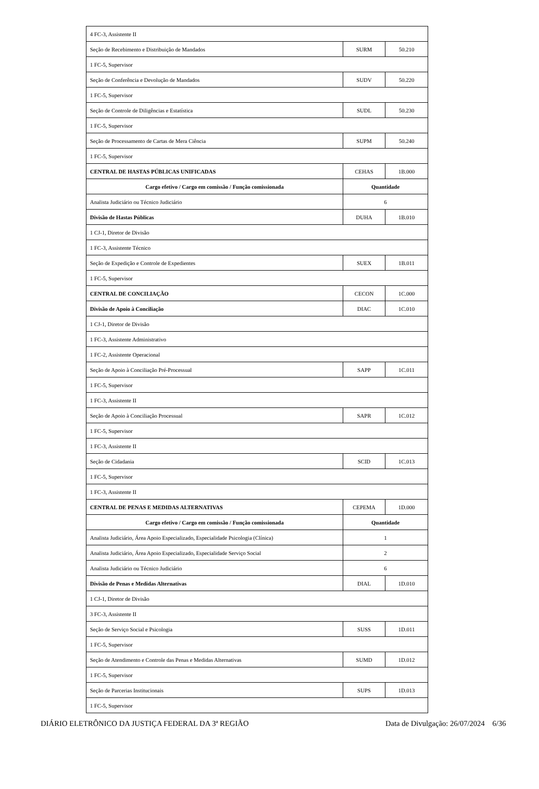| 4 FC-3, Assistente II | | |
| Seção de Recebimento e Distribuição de Mandados | SURM | 50.210 |
| 1 FC-5, Supervisor | | |
| Seção de Conferência e Devolução de Mandados | SUDV | 50.220 |
| 1 FC-5, Supervisor | | |
| Seção de Controle de Diligências e Estatística | SUDL | 50.230 |
| 1 FC-5, Supervisor | | |
| Seção de Processamento de Cartas de Mera Ciência | SUPM | 50.240 |
| 1 FC-5, Supervisor | | |
| CENTRAL DE HASTAS PÚBLICAS UNIFICADAS | CEHAS | 1B.000 |
| Cargo efetivo / Cargo em comissão / Função comissionada | Quantidade | |
| Analista Judiciário ou Técnico Judiciário | 6 | |
| Divisão de Hastas Públicas | DUHA | 1B.010 |
| 1 CJ-1, Diretor de Divisão | | |
| 1 FC-3, Assistente Técnico | | |
| Seção de Expedição e Controle de Expedientes | SUEX | 1B.011 |
| 1 FC-5, Supervisor | | |
| CENTRAL DE CONCILIAÇÃO | CECON | 1C.000 |
| Divisão de Apoio à Conciliação | DIAC | 1C.010 |
| 1 CJ-1, Diretor de Divisão | | |
| 1 FC-3, Assistente Administrativo | | |
| 1 FC-2, Assistente Operacional | | |
| Seção de Apoio à Conciliação Pré-Processual | SAPP | 1C.011 |
| 1 FC-5, Supervisor | | |
| 1 FC-3, Assistente II | | |
| Seção de Apoio à Conciliação Processual | SAPR | 1C.012 |
| 1 FC-5, Supervisor | | |
| 1 FC-3, Assistente II | | |
| Seção de Cidadania | SCID | 1C.013 |
| 1 FC-5, Supervisor | | |
| 1 FC-3, Assistente II | | |
| CENTRAL DE PENAS E MEDIDAS ALTERNATIVAS | CEPEMA | 1D.000 |
| Cargo efetivo / Cargo em comissão / Função comissionada | Quantidade | |
| Analista Judiciário, Área Apoio Especializado, Especialidade Psicologia (Clínica) | 1 | |
| Analista Judiciário, Área Apoio Especializado, Especialidade Serviço Social | 2 | |
| Analista Judiciário ou Técnico Judiciário | 6 | |
| Divisão de Penas e Medidas Alternativas | DIAL | 1D.010 |
| 1 CJ-1, Diretor de Divisão | | |
| 3 FC-3, Assistente II | | |
| Seção de Serviço Social e Psicologia | SUSS | 1D.011 |
| 1 FC-5, Supervisor | | |
| Seção de Atendimento e Controle das Penas e Medidas Alternativas | SUMD | 1D.012 |
| 1 FC-5, Supervisor | | |
| Seção de Parcerias Institucionais | SUPS | 1D.013 |
| 1 FC-5, Supervisor | | |
DIÁRIO ELETRÔNICO DA JUSTIÇA FEDERAL DA 3ª REGIÃO Data de Divulgação: 26/07/2024 6/36